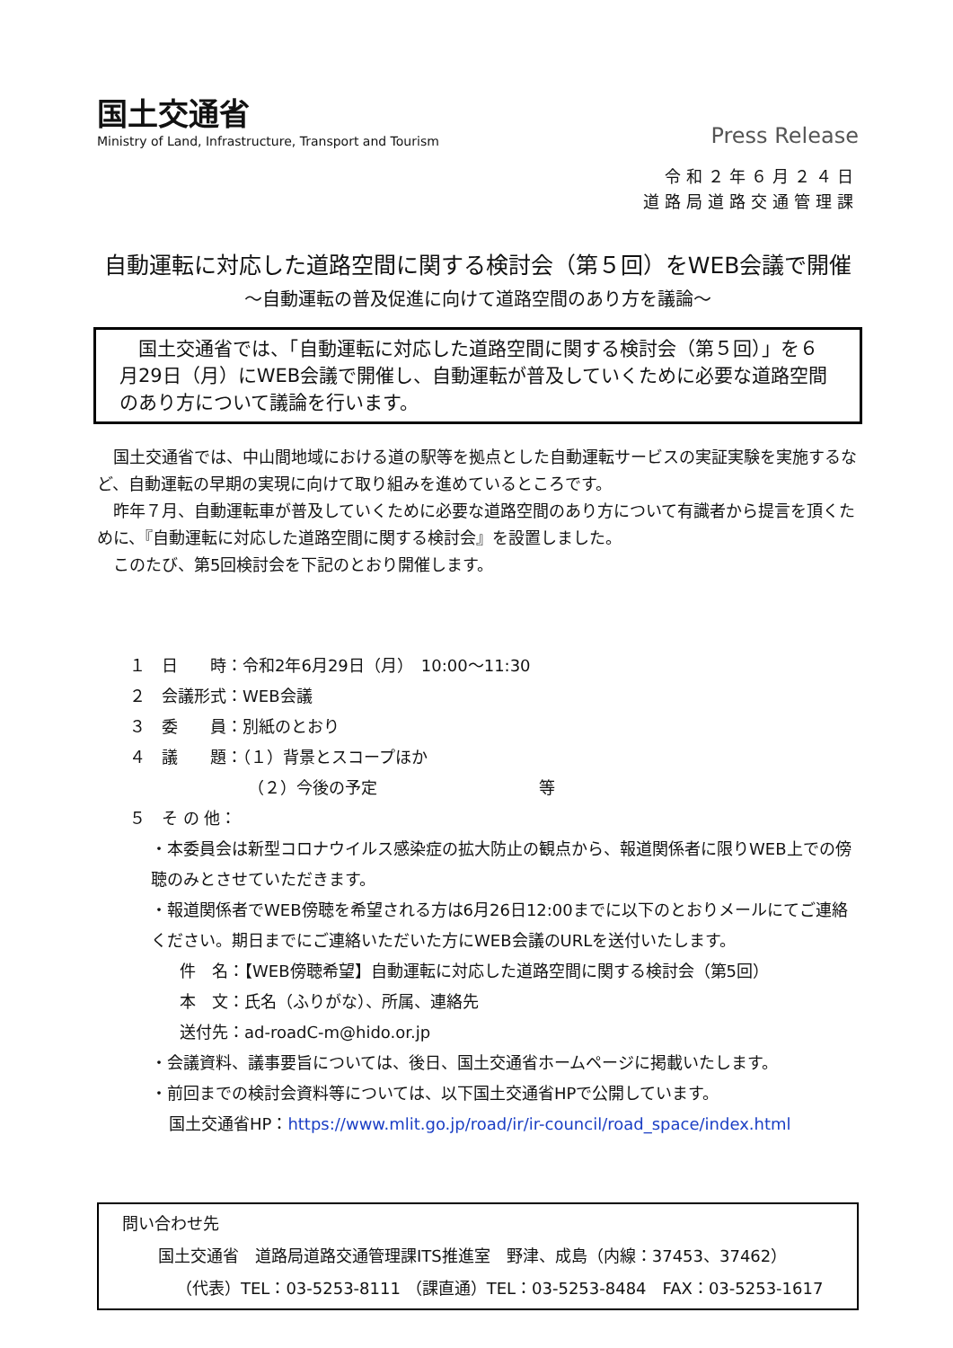国土交通省
Ministry of Land, Infrastructure, Transport and Tourism
Press Release
令和２年６月２４日
道路局道路交通管理課
自動運転に対応した道路空間に関する検討会（第５回）をWEB会議で開催
～自動運転の普及促進に向けて道路空間のあり方を議論～
　国土交通省では、「自動運転に対応した道路空間に関する検討会（第５回）」を６月29日（月）にWEB会議で開催し、自動運転が普及していくために必要な道路空間のあり方について議論を行います。
国土交通省では、中山間地域における道の駅等を拠点とした自動運転サービスの実証実験を実施するなど、自動運転の早期の実現に向けて取り組みを進めているところです。
昨年７月、自動運転車が普及していくために必要な道路空間のあり方について有識者から提言を頂くために、『自動運転に対応した道路空間に関する検討会』を設置しました。
このたび、第5回検討会を下記のとおり開催します。
１　日　　時：令和2年6月29日（月）　10:00～11:30
２　会議形式：WEB会議
３　委　　員：別紙のとおり
４　議　　題：（１）背景とスコープほか
（２）今後の予定　　　　　　　　　　等
５　そ の 他：
・本委員会は新型コロナウイルス感染症の拡大防止の観点から、報道関係者に限りWEB上での傍聴のみとさせていただきます。
・報道関係者でWEB傍聴を希望される方は6月26日12:00までに以下のとおりメールにてご連絡ください。期日までにご連絡いただいた方にWEB会議のURLを送付いたします。
件　名：【WEB傍聴希望】自動運転に対応した道路空間に関する検討会（第5回）
本　文：氏名（ふりがな）、所属、連絡先
送付先：ad-roadC-m@hido.or.jp
・会議資料、議事要旨については、後日、国土交通省ホームページに掲載いたします。
・前回までの検討会資料等については、以下国土交通省HPで公開しています。
国土交通省HP：https://www.mlit.go.jp/road/ir/ir-council/road_space/index.html
問い合わせ先
国土交通省　道路局道路交通管理課ITS推進室　野津、成島（内線：37453、37462）
（代表）TEL：03-5253-8111 （課直通）TEL：03-5253-8484　FAX：03-5253-1617